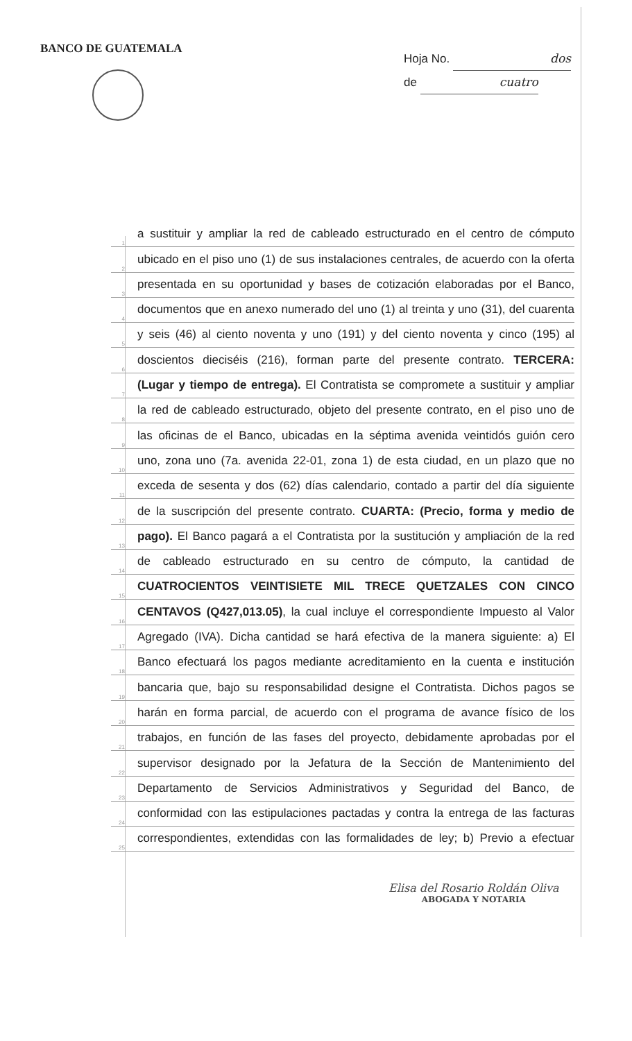BANCO DE GUATEMALA
Hoja No. dos
de cuatro
1
a sustituir y ampliar la red de cableado estructurado en el centro de cómputo
2
ubicado en el piso uno (1) de sus instalaciones centrales, de acuerdo con la oferta
3
presentada en su oportunidad y bases de cotización elaboradas por el Banco,
4
documentos que en anexo numerado del uno (1) al treinta y uno (31), del cuarenta
5
y seis (46) al ciento noventa y uno (191) y del ciento noventa y cinco (195) al
6
doscientos dieciséis (216), forman parte del presente contrato. TERCERA:
7
(Lugar y tiempo de entrega). El Contratista se compromete a sustituir y ampliar
8
la red de cableado estructurado, objeto del presente contrato, en el piso uno de
9
las oficinas de el Banco, ubicadas en la séptima avenida veintidós guión cero
10
uno, zona uno (7a. avenida 22-01, zona 1) de esta ciudad, en un plazo que no
11
exceda de sesenta y dos (62) días calendario, contado a partir del día siguiente
12
de la suscripción del presente contrato. CUARTA: (Precio, forma y medio de
13
pago). El Banco pagará a el Contratista por la sustitución y ampliación de la red
14
de cableado estructurado en su centro de cómputo, la cantidad de
15
CUATROCIENTOS VEINTISIETE MIL TRECE QUETZALES CON CINCO
16
CENTAVOS (Q427,013.05), la cual incluye el correspondiente Impuesto al Valor
17
Agregado (IVA). Dicha cantidad se hará efectiva de la manera siguiente: a) El
18
Banco efectuará los pagos mediante acreditamiento en la cuenta e institución
19
bancaria que, bajo su responsabilidad designe el Contratista. Dichos pagos se
20
harán en forma parcial, de acuerdo con el programa de avance físico de los
21
trabajos, en función de las fases del proyecto, debidamente aprobadas por el
22
supervisor designado por la Jefatura de la Sección de Mantenimiento del
23
Departamento de Servicios Administrativos y Seguridad del Banco, de
24
conformidad con las estipulaciones pactadas y contra la entrega de las facturas
25
correspondientes, extendidas con las formalidades de ley; b) Previo a efectuar
Elisa del Rosario Roldán Oliva
ABOGADA Y NOTARIA